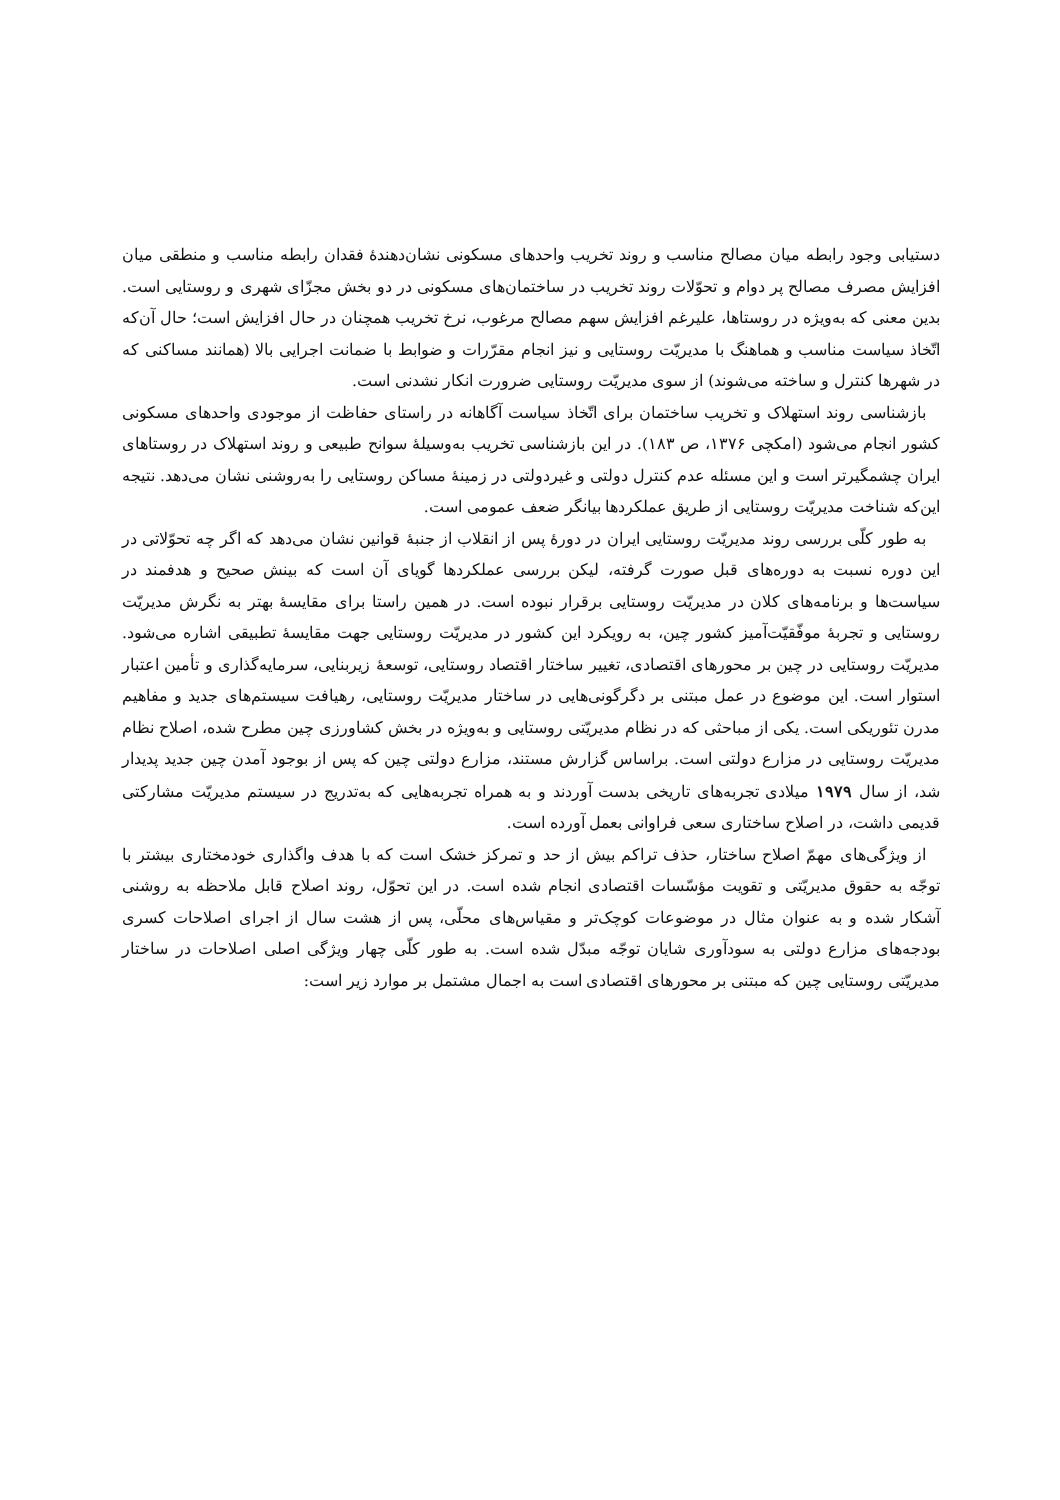دستیابی وجود رابطه میان مصالح مناسب و روند تخریب واحدهای مسکونی نشان‌دهندهٔ فقدان رابطه مناسب و منطقی میان افزایش مصرف مصالح پر دوام و تحوّلات روند تخریب در ساختمان‌های مسکونی در دو بخش مجزّای شهری و روستایی است. بدین معنی که به‌ویژه در روستاها، علیرغم افزایش سهم مصالح مرغوب، نرخ تخریب همچنان در حال افزایش است؛ حال آن‌که اتّخاذ سیاست مناسب و هماهنگ با مدیریّت روستایی و نیز انجام مقرّرات و ضوابط با ضمانت اجرایی بالا (همانند مساکنی که در شهرها کنترل و ساخته می‌شوند) از سوی مدیریّت روستایی ضرورت انکار نشدنی است.
بازشناسی روند استهلاک و تخریب ساختمان برای اتّخاذ سیاست آگاهانه در راستای حفاظت از موجودی واحدهای مسکونی کشور انجام می‌شود (امکچی ۱۳۷۶، ص ۱۸۳). در این بازشناسی تخریب به‌وسیلهٔ سوانح طبیعی و روند استهلاک در روستاهای ایران چشمگیرتر است و این مسئله عدم کنترل دولتی و غیردولتی در زمینهٔ مساکن روستایی را به‌روشنی نشان می‌دهد. نتیجه این‌که شناخت مدیریّت روستایی از طریق عملکردها بیانگر ضعف عمومی است.
به طور کلّی بررسی روند مدیریّت روستایی ایران در دورهٔ پس از انقلاب از جنبهٔ قوانین نشان می‌دهد که اگر چه تحوّلاتی در این دوره نسبت به دوره‌های قبل صورت گرفته، لیکن بررسی عملکردها گویای آن است که بینش صحیح و هدفمند در سیاست‌ها و برنامه‌های کلان در مدیریّت روستایی برقرار نبوده است. در همین راستا برای مقایسهٔ بهتر به نگرش مدیریّت روستایی و تجربهٔ موفّقیّت‌آمیز کشور چین، به رویکرد این کشور در مدیریّت روستایی جهت مقایسهٔ تطبیقی اشاره می‌شود. مدیریّت روستایی در چین بر محورهای اقتصادی، تغییر ساختار اقتصاد روستایی، توسعهٔ زیربنایی، سرمایه‌گذاری و تأمین اعتبار استوار است. این موضوع در عمل مبتنی بر دگرگونی‌هایی در ساختار مدیریّت روستایی، رهیافت سیستم‌های جدید و مفاهیم مدرن تئوریکی است. یکی از مباحثی که در نظام مدیریّتی روستایی و به‌ویژه در بخش کشاورزی چین مطرح شده، اصلاح نظام مدیریّت روستایی در مزارع دولتی است. براساس گزارش مستند، مزارع دولتی چین که پس از بوجود آمدن چین جدید پدیدار شد، از سال ۱۹۷۹ میلادی تجربه‌های تاریخی بدست آوردند و به همراه تجربه‌هایی که به‌تدریج در سیستم مدیریّت مشارکتی قدیمی داشت، در اصلاح ساختاری سعی فراوانی بعمل آورده است.
از ویژگی‌های مهمّ اصلاح ساختار، حذف تراکم بیش از حد و تمرکز خشک است که با هدف واگذاری خودمختاری بیشتر با توجّه به حقوق مدیریّتی و تقویت مؤسّسات اقتصادی انجام شده است. در این تحوّل، روند اصلاح قابل ملاحظه به روشنی آشکار شده و به عنوان مثال در موضوعات کوچک‌تر و مقیاس‌های محلّی، پس از هشت سال از اجرای اصلاحات کسری بودجه‌های مزارع دولتی به سودآوری شایان توجّه مبدّل شده است. به طور کلّی چهار ویژگی اصلی اصلاحات در ساختار مدیریّتی روستایی چین که مبتنی بر محورهای اقتصادی است به اجمال مشتمل بر موارد زیر است: